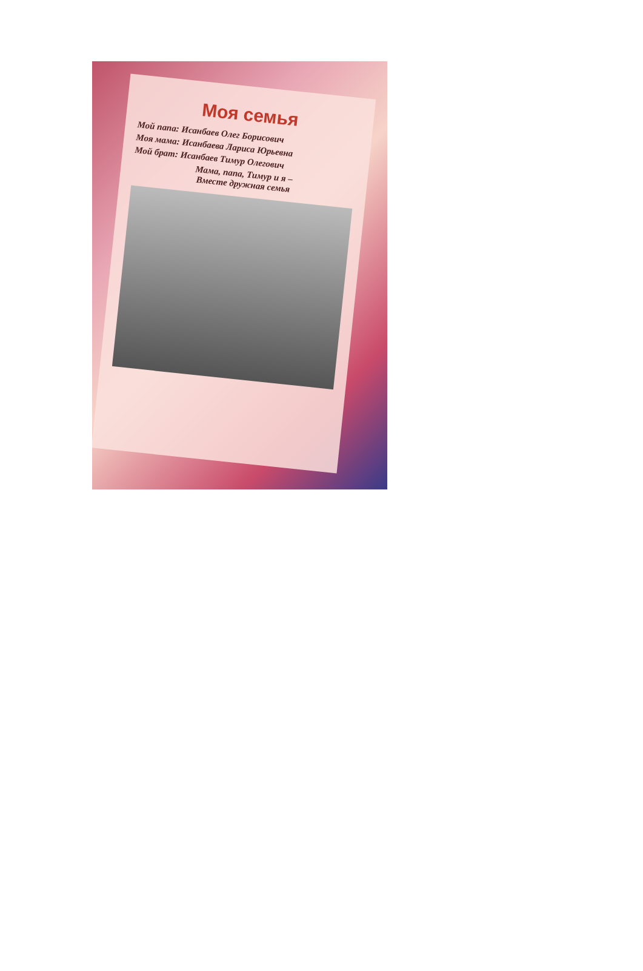Моя семья
Мой папа: Исанбаев Олег Борисович
Моя мама: Исанбаева Лариса Юрьевна
Мой брат: Исанбаев Тимур Олегович
Мама, папа, Тимур и я –
Вместе дружная семья